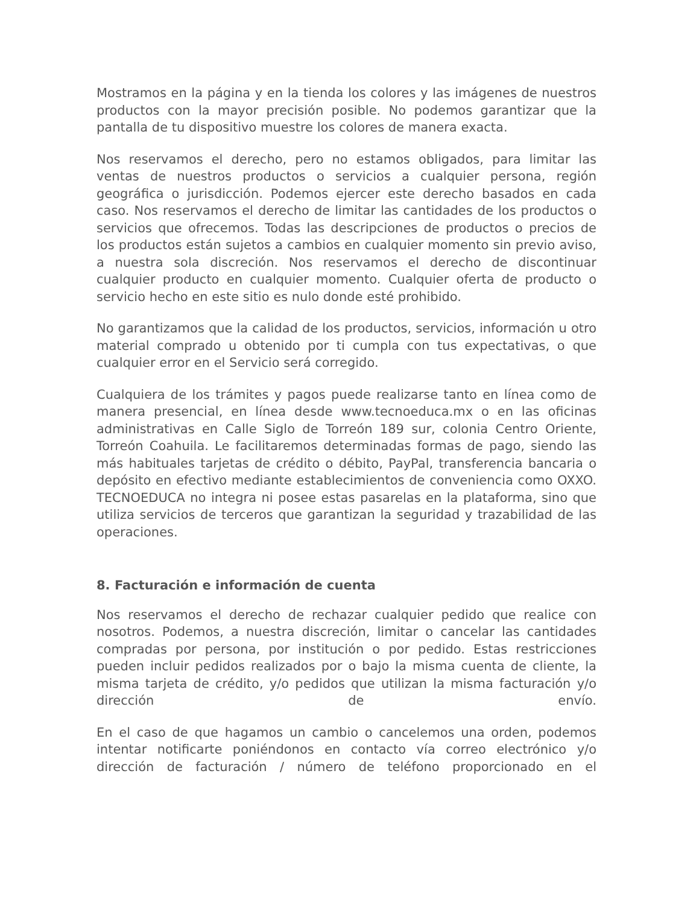Mostramos en la página y en la tienda los colores y las imágenes de nuestros productos con la mayor precisión posible. No podemos garantizar que la pantalla de tu dispositivo muestre los colores de manera exacta.
Nos reservamos el derecho, pero no estamos obligados, para limitar las ventas de nuestros productos o servicios a cualquier persona, región geográfica o jurisdicción. Podemos ejercer este derecho basados en cada caso. Nos reservamos el derecho de limitar las cantidades de los productos o servicios que ofrecemos. Todas las descripciones de productos o precios de los productos están sujetos a cambios en cualquier momento sin previo aviso, a nuestra sola discreción. Nos reservamos el derecho de discontinuar cualquier producto en cualquier momento. Cualquier oferta de producto o servicio hecho en este sitio es nulo donde esté prohibido.
No garantizamos que la calidad de los productos, servicios, información u otro material comprado u obtenido por ti cumpla con tus expectativas, o que cualquier error en el Servicio será corregido.
Cualquiera de los trámites y pagos puede realizarse tanto en línea como de manera presencial, en línea desde www.tecnoeduca.mx o en las oficinas administrativas en Calle Siglo de Torreón 189 sur, colonia Centro Oriente, Torreón Coahuila. Le facilitaremos determinadas formas de pago, siendo las más habituales tarjetas de crédito o débito, PayPal, transferencia bancaria o depósito en efectivo mediante establecimientos de conveniencia como OXXO. TECNOEDUCA no integra ni posee estas pasarelas en la plataforma, sino que utiliza servicios de terceros que garantizan la seguridad y trazabilidad de las operaciones.
8. Facturación e información de cuenta
Nos reservamos el derecho de rechazar cualquier pedido que realice con nosotros. Podemos, a nuestra discreción, limitar o cancelar las cantidades compradas por persona, por institución o por pedido. Estas restricciones pueden incluir pedidos realizados por o bajo la misma cuenta de cliente, la misma tarjeta de crédito, y/o pedidos que utilizan la misma facturación y/o dirección de envío.
En el caso de que hagamos un cambio o cancelemos una orden, podemos intentar notificarte poniéndonos en contacto vía correo electrónico y/o dirección de facturación / número de teléfono proporcionado en el